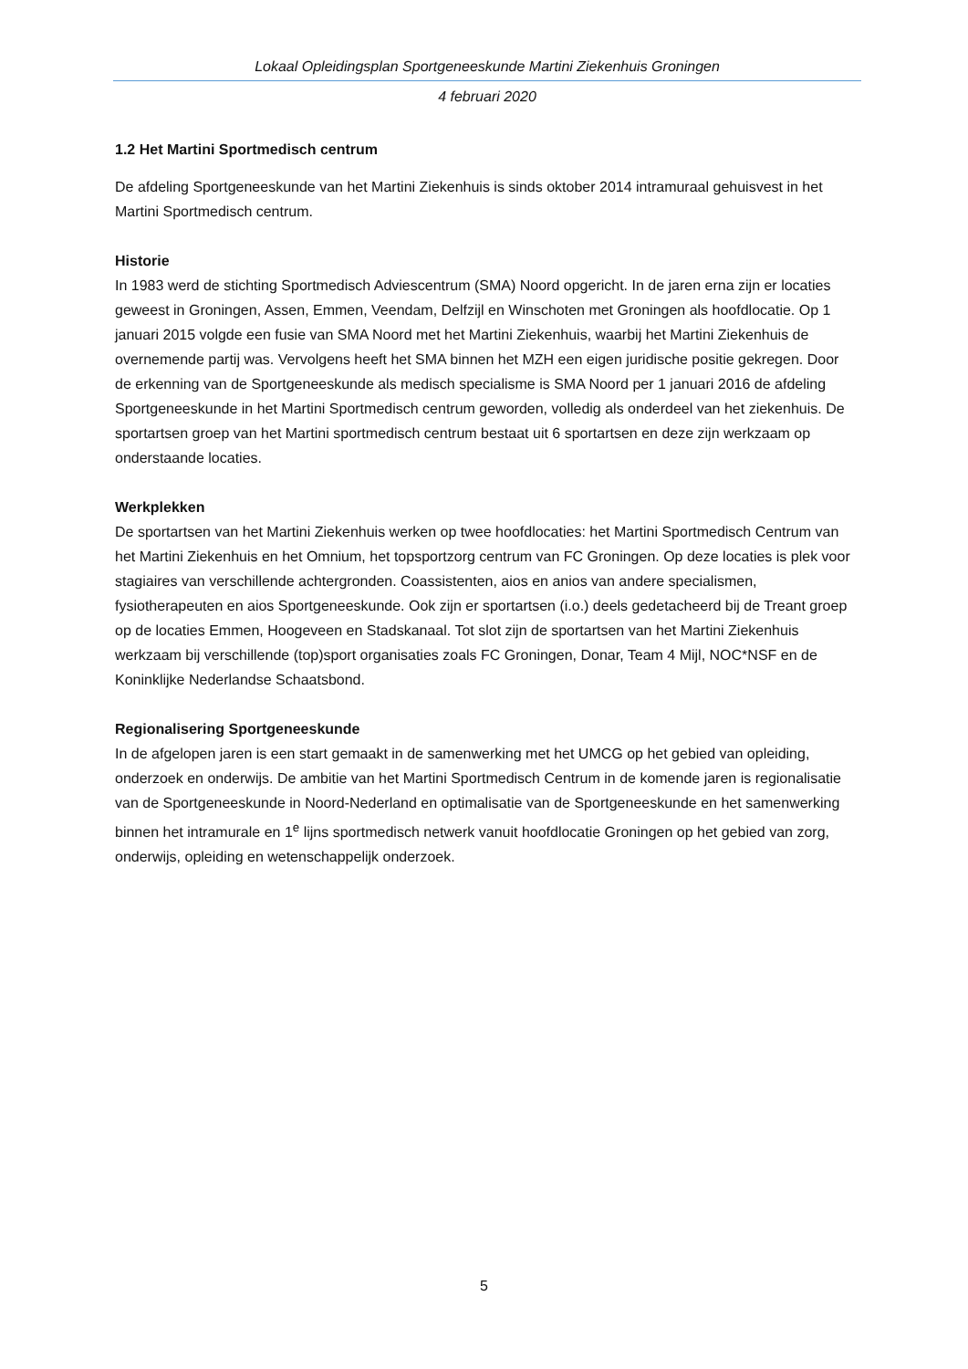Lokaal Opleidingsplan Sportgeneeskunde Martini Ziekenhuis Groningen
4 februari 2020
1.2 Het Martini Sportmedisch centrum
De afdeling Sportgeneeskunde van het Martini Ziekenhuis is sinds oktober 2014 intramuraal gehuisvest in het Martini Sportmedisch centrum.
Historie
In 1983 werd de stichting Sportmedisch Adviescentrum (SMA) Noord opgericht. In de jaren erna zijn er locaties geweest in Groningen, Assen, Emmen, Veendam, Delfzijl en Winschoten met Groningen als hoofdlocatie. Op 1 januari 2015 volgde een fusie van SMA Noord met het Martini Ziekenhuis, waarbij het Martini Ziekenhuis de overnemende partij was. Vervolgens heeft het SMA binnen het MZH een eigen juridische positie gekregen. Door de erkenning van de Sportgeneeskunde als medisch specialisme is SMA Noord per 1 januari 2016 de afdeling Sportgeneeskunde in het Martini Sportmedisch centrum geworden, volledig als onderdeel van het ziekenhuis. De sportartsen groep van het Martini sportmedisch centrum bestaat uit 6 sportartsen en deze zijn werkzaam op onderstaande locaties.
Werkplekken
De sportartsen van het Martini Ziekenhuis werken op twee hoofdlocaties: het Martini Sportmedisch Centrum van het Martini Ziekenhuis en het Omnium, het topsportzorg centrum van FC Groningen. Op deze locaties is plek voor stagiaires van verschillende achtergronden. Coassistenten, aios en anios van andere specialismen, fysiotherapeuten en aios Sportgeneeskunde. Ook zijn er sportartsen (i.o.) deels gedetacheerd bij de Treant groep op de locaties Emmen, Hoogeveen en Stadskanaal. Tot slot zijn de sportartsen van het Martini Ziekenhuis werkzaam bij verschillende (top)sport organisaties zoals FC Groningen, Donar, Team 4 Mijl, NOC*NSF en de Koninklijke Nederlandse Schaatsbond.
Regionalisering Sportgeneeskunde
In de afgelopen jaren is een start gemaakt in de samenwerking met het UMCG op het gebied van opleiding, onderzoek en onderwijs. De ambitie van het Martini Sportmedisch Centrum in de komende jaren is regionalisatie van de Sportgeneeskunde in Noord-Nederland en optimalisatie van de Sportgeneeskunde en het samenwerking binnen het intramurale en 1<sup>e</sup> lijns sportmedisch netwerk vanuit hoofdlocatie Groningen op het gebied van zorg, onderwijs, opleiding en wetenschappelijk onderzoek.
5